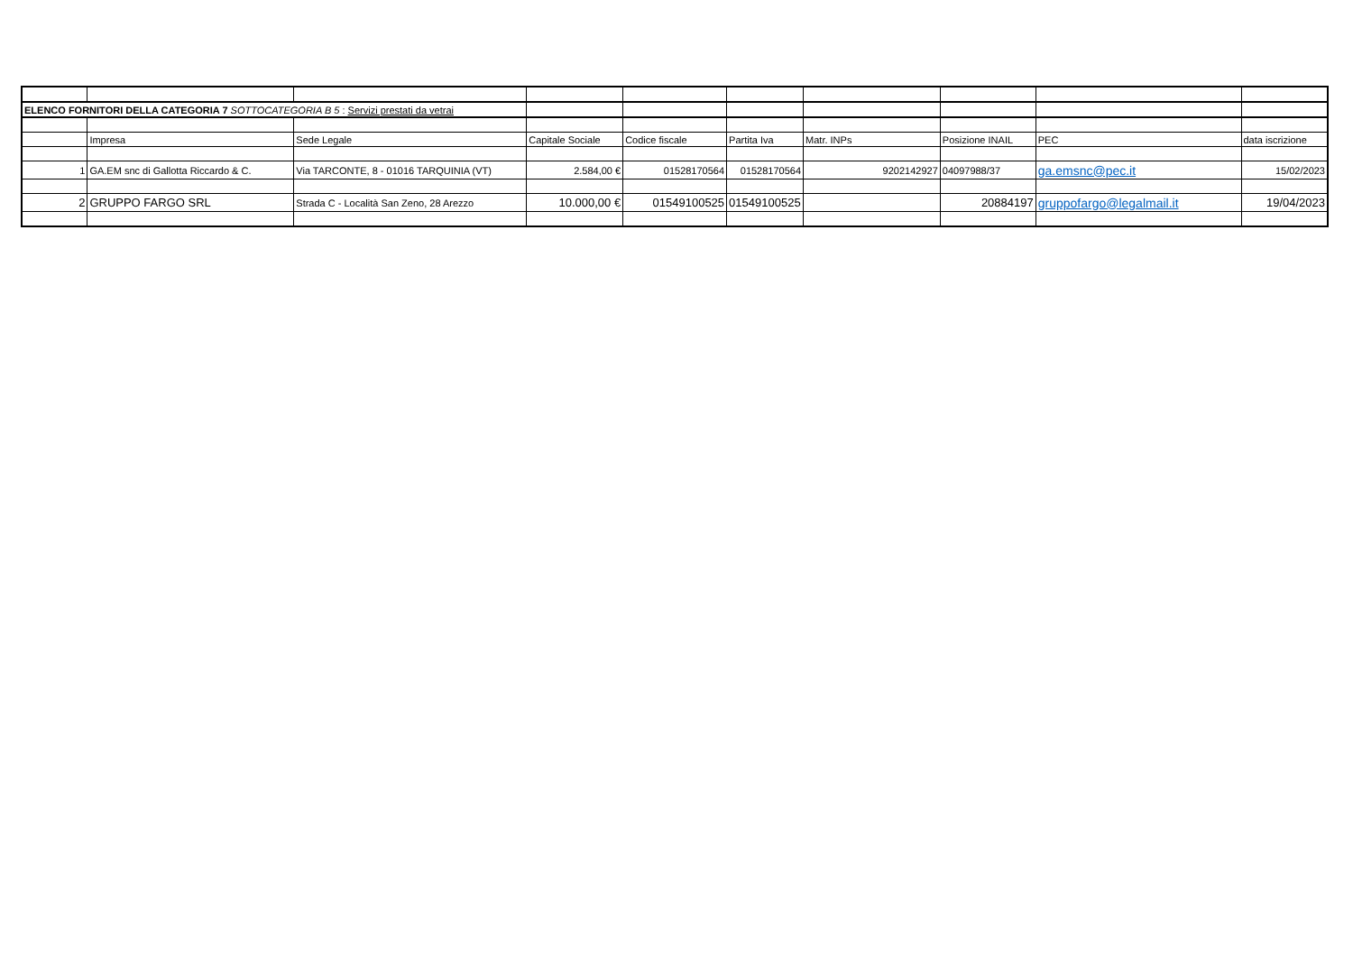| ELENCO FORNITORI DELLA CATEGORIA 7 SOTTOCATEGORIA B 5 : Servizi prestati da vetrai | | | | | | | | | |
| | Impresa | Sede Legale | Capitale Sociale | Codice fiscale | Partita Iva | Matr. INPs | Posizione INAIL | PEC | data iscrizione |
| 1 | GA.EM snc di Gallotta Riccardo & C. | Via TARCONTE, 8 - 01016 TARQUINIA (VT) | 2.584,00 € | 01528170564 | 01528170564 | 9202142927 | 04097988/37 | ga.emsnc@pec.it | 15/02/2023 |
| 2 | GRUPPO FARGO SRL | Strada C - Località San Zeno, 28 Arezzo | 10.000,00 € | 01549100525 | 01549100525 | | 20884197 | gruppofargo@legalmail.it | 19/04/2023 |